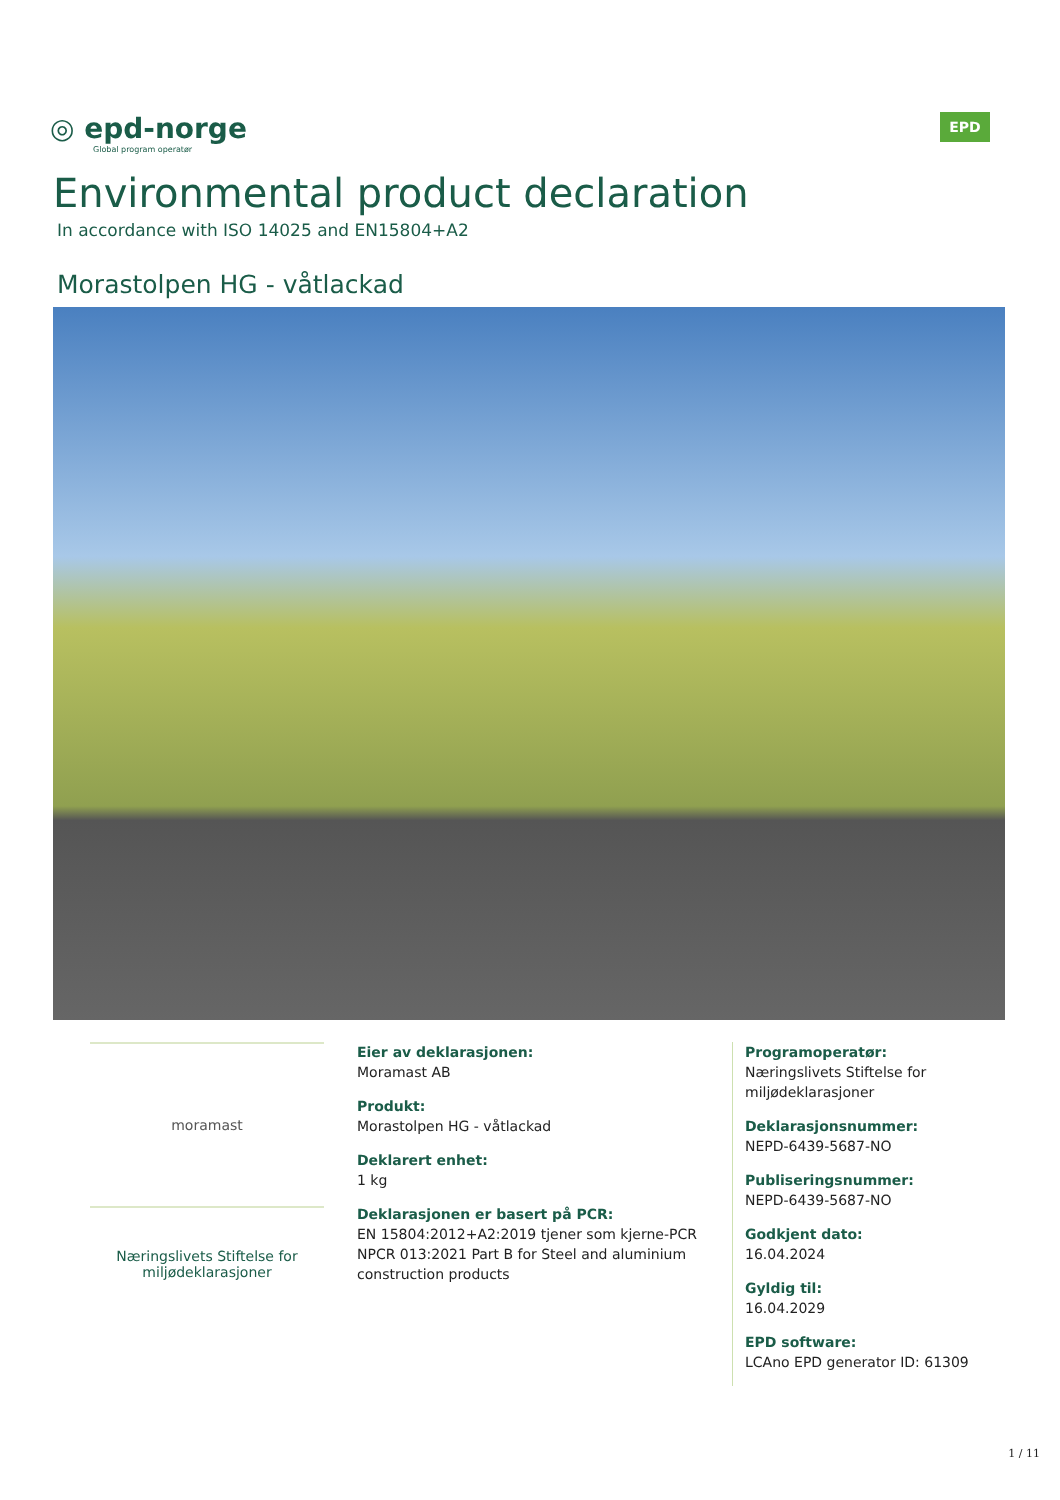◎ epd-norge
Global program operatør
EPD
Environmental product declaration
In accordance with ISO 14025 and EN15804+A2
Morastolpen HG - våtlackad
moramast
Næringslivets Stiftelse for miljødeklarasjoner
Eier av deklarasjonen:
Moramast AB
Produkt:
Morastolpen HG - våtlackad
Deklarert enhet:
1 kg
Deklarasjonen er basert på PCR:
EN 15804:2012+A2:2019 tjener som kjerne-PCR NPCR 013:2021 Part B for Steel and aluminium construction products
Programoperatør:
Næringslivets Stiftelse for miljødeklarasjoner
Deklarasjonsnummer:
NEPD-6439-5687-NO
Publiseringsnummer:
NEPD-6439-5687-NO
Godkjent dato:
16.04.2024
Gyldig til:
16.04.2029
EPD software:
LCAno EPD generator ID: 61309
1 / 11